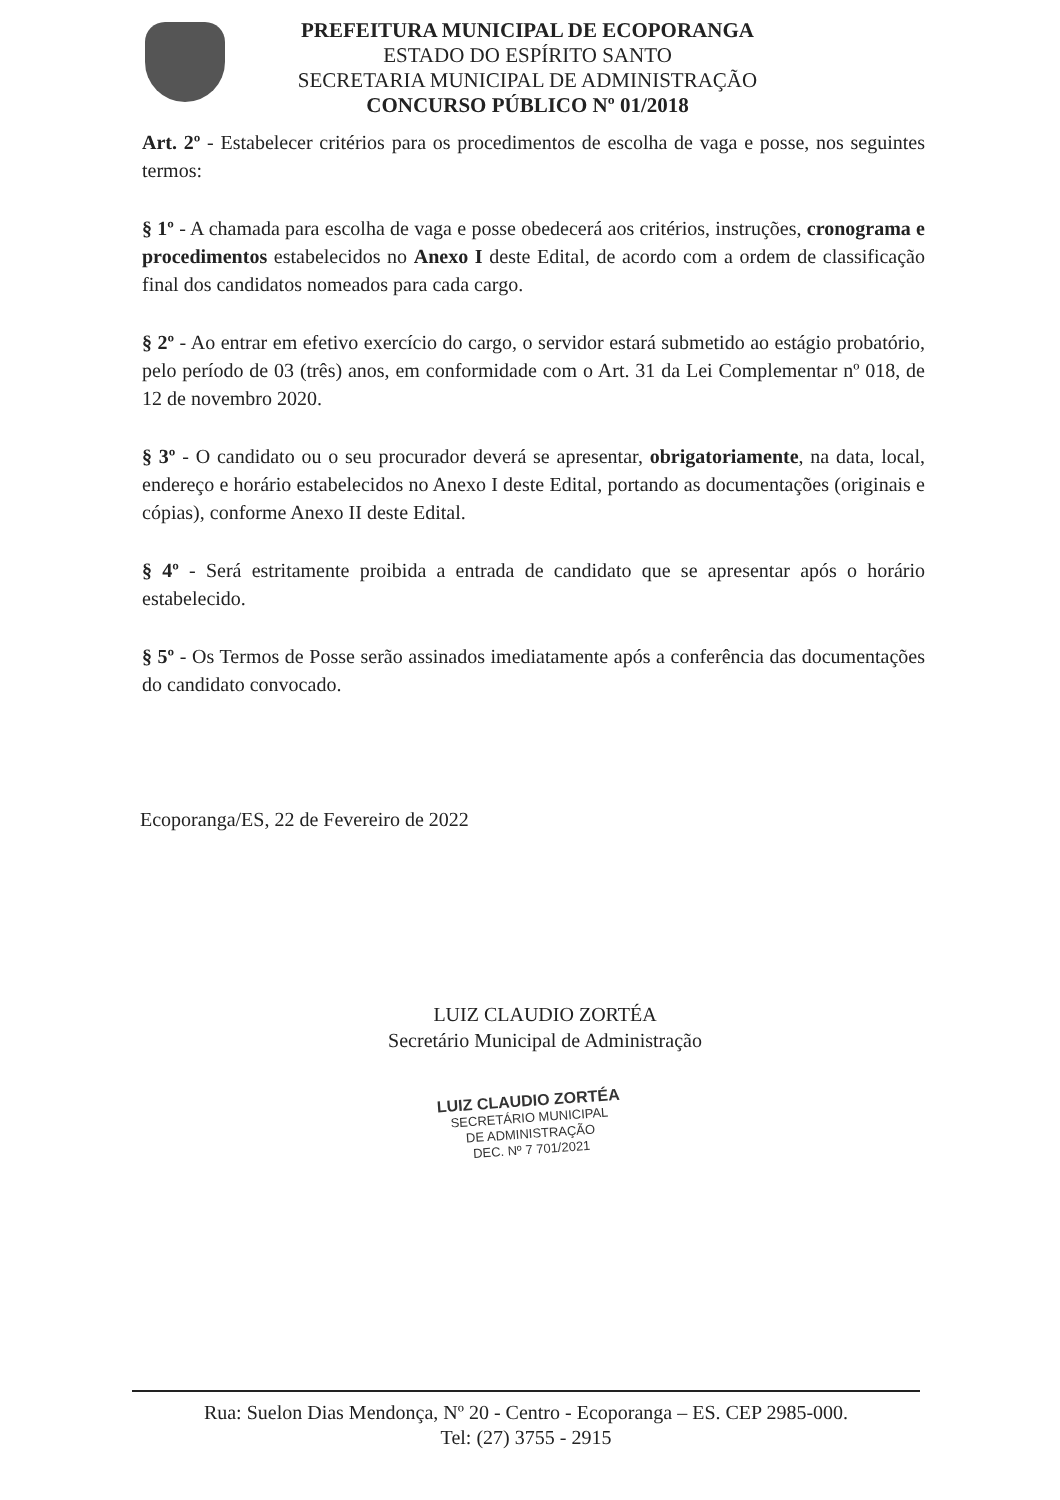PREFEITURA MUNICIPAL DE ECOPORANGA
ESTADO DO ESPÍRITO SANTO
SECRETARIA MUNICIPAL DE ADMINISTRAÇÃO
CONCURSO PÚBLICO Nº 01/2018
Art. 2º - Estabelecer critérios para os procedimentos de escolha de vaga e posse, nos seguintes termos:
§ 1º - A chamada para escolha de vaga e posse obedecerá aos critérios, instruções, cronograma e procedimentos estabelecidos no Anexo I deste Edital, de acordo com a ordem de classificação final dos candidatos nomeados para cada cargo.
§ 2º - Ao entrar em efetivo exercício do cargo, o servidor estará submetido ao estágio probatório, pelo período de 03 (três) anos, em conformidade com o Art. 31 da Lei Complementar nº 018, de 12 de novembro 2020.
§ 3º - O candidato ou o seu procurador deverá se apresentar, obrigatoriamente, na data, local, endereço e horário estabelecidos no Anexo I deste Edital, portando as documentações (originais e cópias), conforme Anexo II deste Edital.
§ 4º - Será estritamente proibida a entrada de candidato que se apresentar após o horário estabelecido.
§ 5º - Os Termos de Posse serão assinados imediatamente após a conferência das documentações do candidato convocado.
Ecoporanga/ES, 22 de Fevereiro de 2022
LUIZ CLAUDIO ZORTÉA
Secretário Municipal de Administração
LUIZ CLAUDIO ZORTÉA
SECRETÁRIO MUNICIPAL
DE ADMINISTRAÇÃO
DEC. Nº 7 701/2021
Rua: Suelon Dias Mendonça, Nº 20 - Centro - Ecoporanga – ES. CEP 2985-000.
Tel: (27) 3755 - 2915